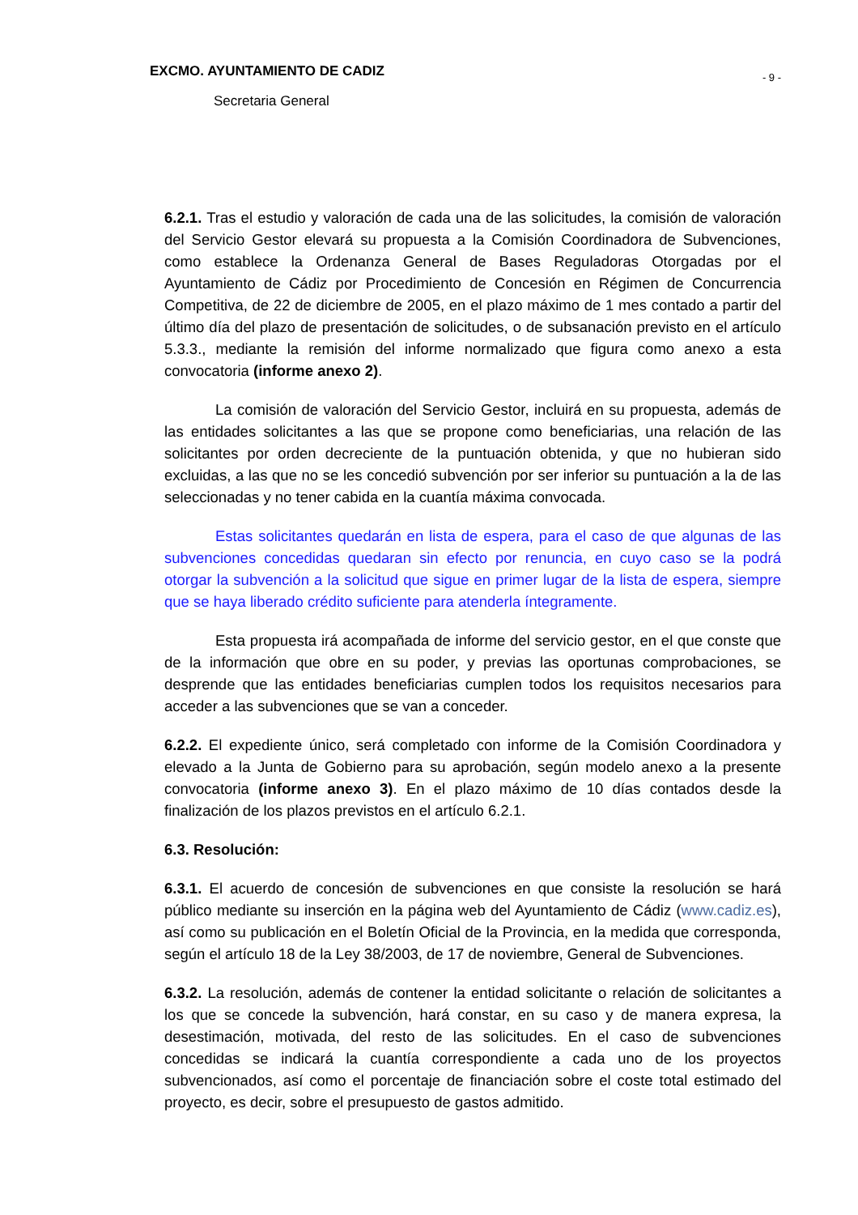EXCMO. AYUNTAMIENTO DE CADIZ - 9 -
Secretaria General
6.2.1. Tras el estudio y valoración de cada una de las solicitudes, la comisión de valoración del Servicio Gestor elevará su propuesta a la Comisión Coordinadora de Subvenciones, como establece la Ordenanza General de Bases Reguladoras Otorgadas por el Ayuntamiento de Cádiz por Procedimiento de Concesión en Régimen de Concurrencia Competitiva, de 22 de diciembre de 2005, en el plazo máximo de 1 mes contado a partir del último día del plazo de presentación de solicitudes, o de subsanación previsto en el artículo 5.3.3., mediante la remisión del informe normalizado que figura como anexo a esta convocatoria (informe anexo 2).
La comisión de valoración del Servicio Gestor, incluirá en su propuesta, además de las entidades solicitantes a las que se propone como beneficiarias, una relación de las solicitantes por orden decreciente de la puntuación obtenida, y que no hubieran sido excluidas, a las que no se les concedió subvención por ser inferior su puntuación a la de las seleccionadas y no tener cabida en la cuantía máxima convocada.
Estas solicitantes quedarán en lista de espera, para el caso de que algunas de las subvenciones concedidas quedaran sin efecto por renuncia, en cuyo caso se la podrá otorgar la subvención a la solicitud que sigue en primer lugar de la lista de espera, siempre que se haya liberado crédito suficiente para atenderla íntegramente.
Esta propuesta irá acompañada de informe del servicio gestor, en el que conste que de la información que obre en su poder, y previas las oportunas comprobaciones, se desprende que las entidades beneficiarias cumplen todos los requisitos necesarios para acceder a las subvenciones que se van a conceder.
6.2.2. El expediente único, será completado con informe de la Comisión Coordinadora y elevado a la Junta de Gobierno para su aprobación, según modelo anexo a la presente convocatoria (informe anexo 3). En el plazo máximo de 10 días contados desde la finalización de los plazos previstos en el artículo 6.2.1.
6.3. Resolución:
6.3.1. El acuerdo de concesión de subvenciones en que consiste la resolución se hará público mediante su inserción en la página web del Ayuntamiento de Cádiz (www.cadiz.es), así como su publicación en el Boletín Oficial de la Provincia, en la medida que corresponda, según el artículo 18 de la Ley 38/2003, de 17 de noviembre, General de Subvenciones.
6.3.2. La resolución, además de contener la entidad solicitante o relación de solicitantes a los que se concede la subvención, hará constar, en su caso y de manera expresa, la desestimación, motivada, del resto de las solicitudes. En el caso de subvenciones concedidas se indicará la cuantía correspondiente a cada uno de los proyectos subvencionados, así como el porcentaje de financiación sobre el coste total estimado del proyecto, es decir, sobre el presupuesto de gastos admitido.